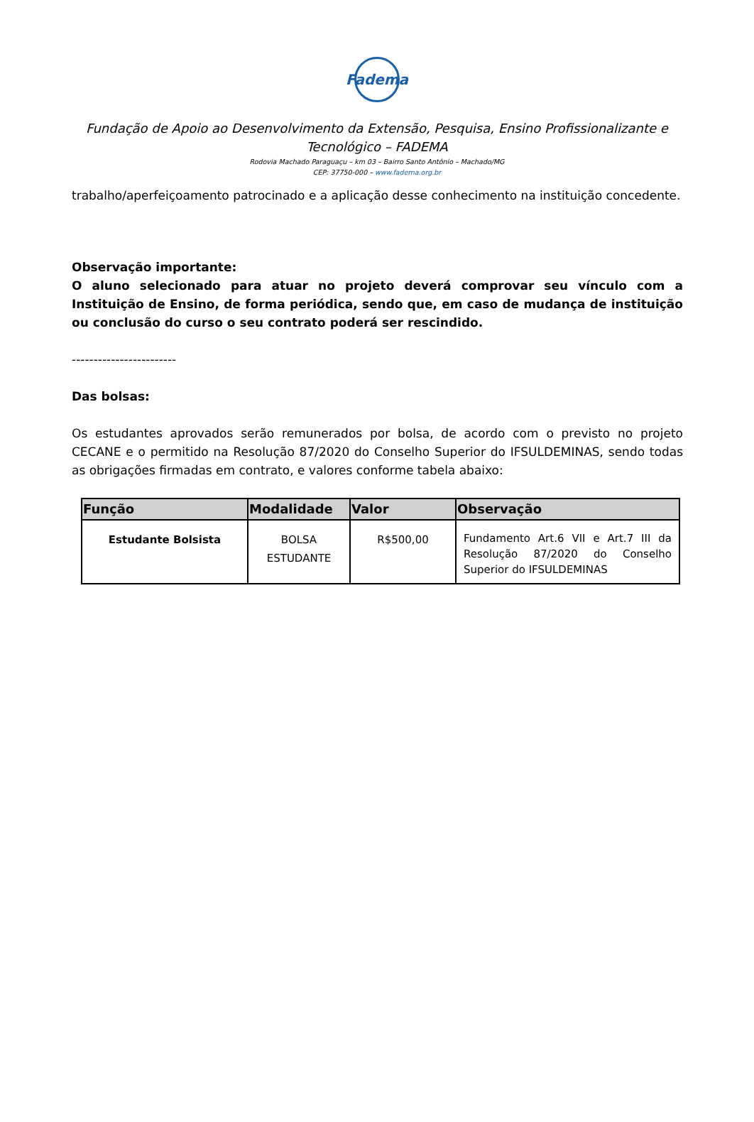Fadema
Fundação de Apoio ao Desenvolvimento da Extensão, Pesquisa, Ensino Profissionalizante e Tecnológico – FADEMA
Rodovia Machado Paraguaçu – km 03 – Bairro Santo Antônio – Machado/MG
CEP: 37750-000 – www.fadema.org.br
trabalho/aperfeiçoamento patrocinado e a aplicação desse conhecimento na instituição concedente.
Observação importante:
O aluno selecionado para atuar no projeto deverá comprovar seu vínculo com a Instituição de Ensino, de forma periódica, sendo que, em caso de mudança de instituição ou conclusão do curso o seu contrato poderá ser rescindido.
------------------------
Das bolsas:
Os estudantes aprovados serão remunerados por bolsa, de acordo com o previsto no projeto CECANE e o permitido na Resolução 87/2020 do Conselho Superior do IFSULDEMINAS, sendo todas as obrigações firmadas em contrato, e valores conforme tabela abaixo:
| Função | Modalidade | Valor | Observação |
| --- | --- | --- | --- |
| Estudante Bolsista | BOLSA ESTUDANTE | R$500,00 | Fundamento Art.6 VII e Art.7 III da Resolução 87/2020 do Conselho Superior do IFSULDEMINAS |